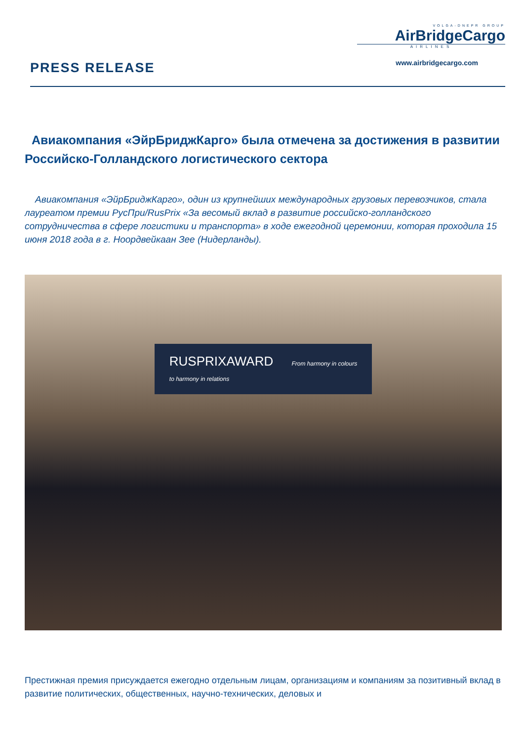PRESS RELEASE
VOLGA-DNEPR GROUP
AirBridgeCargo
AIRLINES
www.airbridgecargo.com
Авиакомпания «ЭйрБриджКарго» была отмечена за достижения в развитии Российско-Голландского логистического сектора
Авиакомпания «ЭйрБриджКарго», один из крупнейших международных грузовых перевозчиков, стала лауреатом премии РусПри/RusPrix «За весомый вклад в развитие российско-голландского сотрудничества в сфере логистики и транспорта» в ходе ежегодной церемонии, которая проходила 15 июня 2018 года в г. Ноордвейкаан Зее (Нидерланды).
RUSPRIXAWARD From harmony in colours
to harmony in relations
Престижная премия присуждается ежегодно отдельным лицам, организациям и компаниям за позитивный вклад в развитие политических, общественных, научно-технических, деловых и